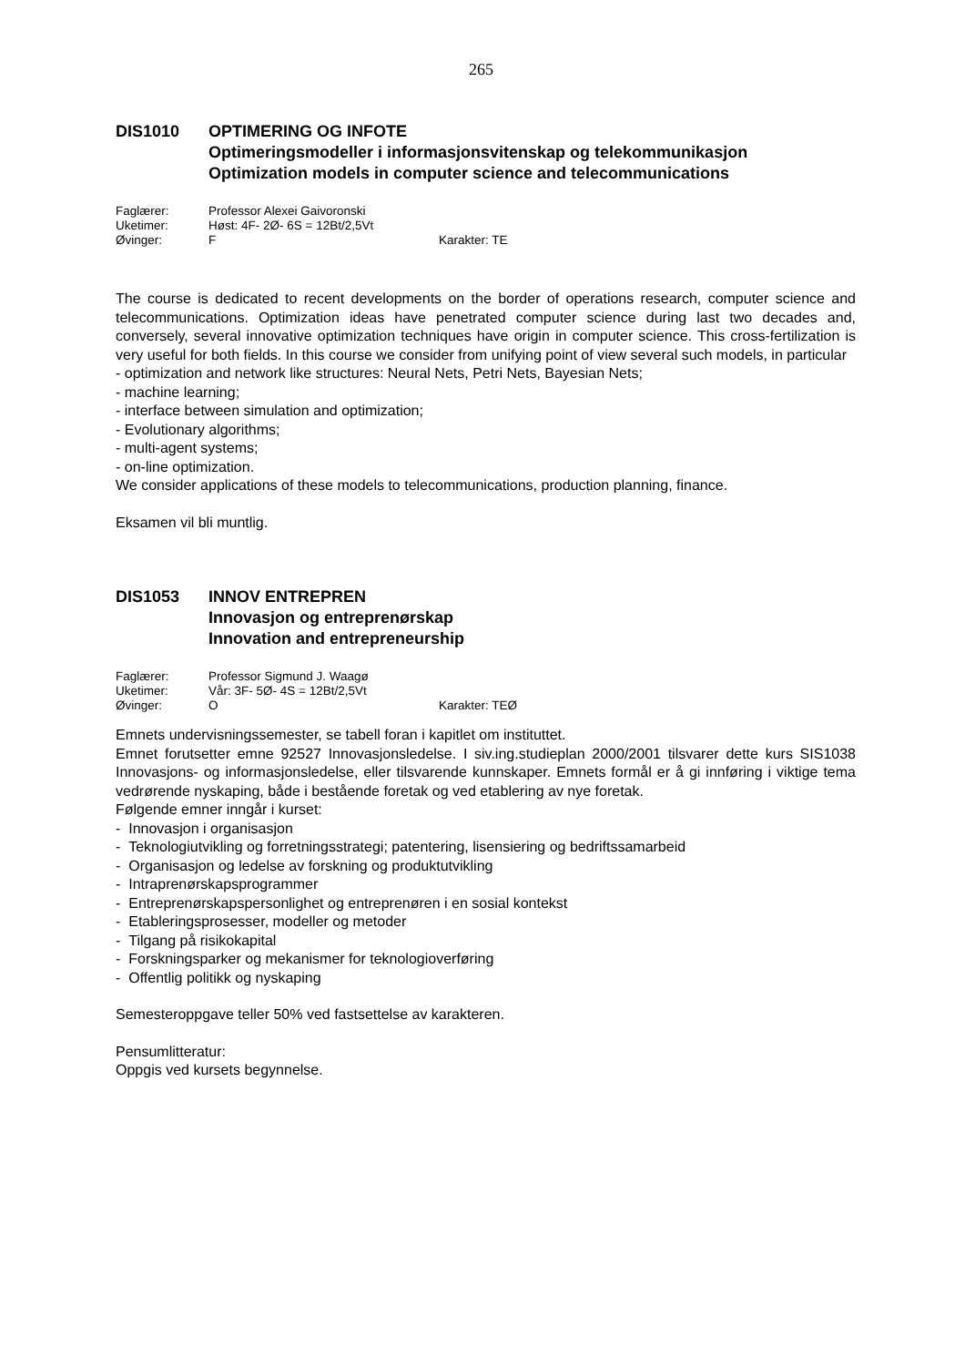265
DIS1010 OPTIMERING OG INFOTE
Optimeringsmodeller i informasjonsvitenskap og telekommunikasjon
Optimization models in computer science and telecommunications
Faglærer: Professor Alexei Gaivoronski
Uketimer: Høst: 4F- 2Ø- 6S = 12Bt/2,5Vt
Øvinger: F Karakter: TE
The course is dedicated to recent developments on the border of operations research, computer science and telecommunications. Optimization ideas have penetrated computer science during last two decades and, conversely, several innovative optimization techniques have origin in computer science. This cross-fertilization is very useful for both fields. In this course we consider from unifying point of view several such models, in particular
- optimization and network like structures: Neural Nets, Petri Nets, Bayesian Nets;
- machine learning;
- interface between simulation and optimization;
- Evolutionary algorithms;
- multi-agent systems;
- on-line optimization.
We consider applications of these models to telecommunications, production planning, finance.
Eksamen vil bli muntlig.
DIS1053 INNOV ENTREPREN
Innovasjon og entreprenørskap
Innovation and entrepreneurship
Faglærer: Professor Sigmund J. Waagø
Uketimer: Vår: 3F- 5Ø- 4S = 12Bt/2,5Vt
Øvinger: O Karakter: TEØ
Emnets undervisningssemester, se tabell foran i kapitlet om instituttet.
Emnet forutsetter emne 92527 Innovasjonsledelse. I siv.ing.studieplan 2000/2001 tilsvarer dette kurs SIS1038 Innovasjons- og informasjonsledelse, eller tilsvarende kunnskaper. Emnets formål er å gi innføring i viktige tema vedrørende nyskaping, både i bestående foretak og ved etablering av nye foretak.
Følgende emner inngår i kurset:
- Innovasjon i organisasjon
- Teknologiutvikling og forretningsstrategi; patentering, lisensiering og bedriftssamarbeid
- Organisasjon og ledelse av forskning og produktutvikling
- Intraprenørskapsprogrammer
- Entreprenørskapspersonlighet og entreprenøren i en sosial kontekst
- Etableringsprosesser, modeller og metoder
- Tilgang på risikokapital
- Forskningsparker og mekanismer for teknologioverføring
- Offentlig politikk og nyskaping
Semesteroppgave teller 50% ved fastsettelse av karakteren.
Pensumlitteratur:
Oppgis ved kursets begynnelse.